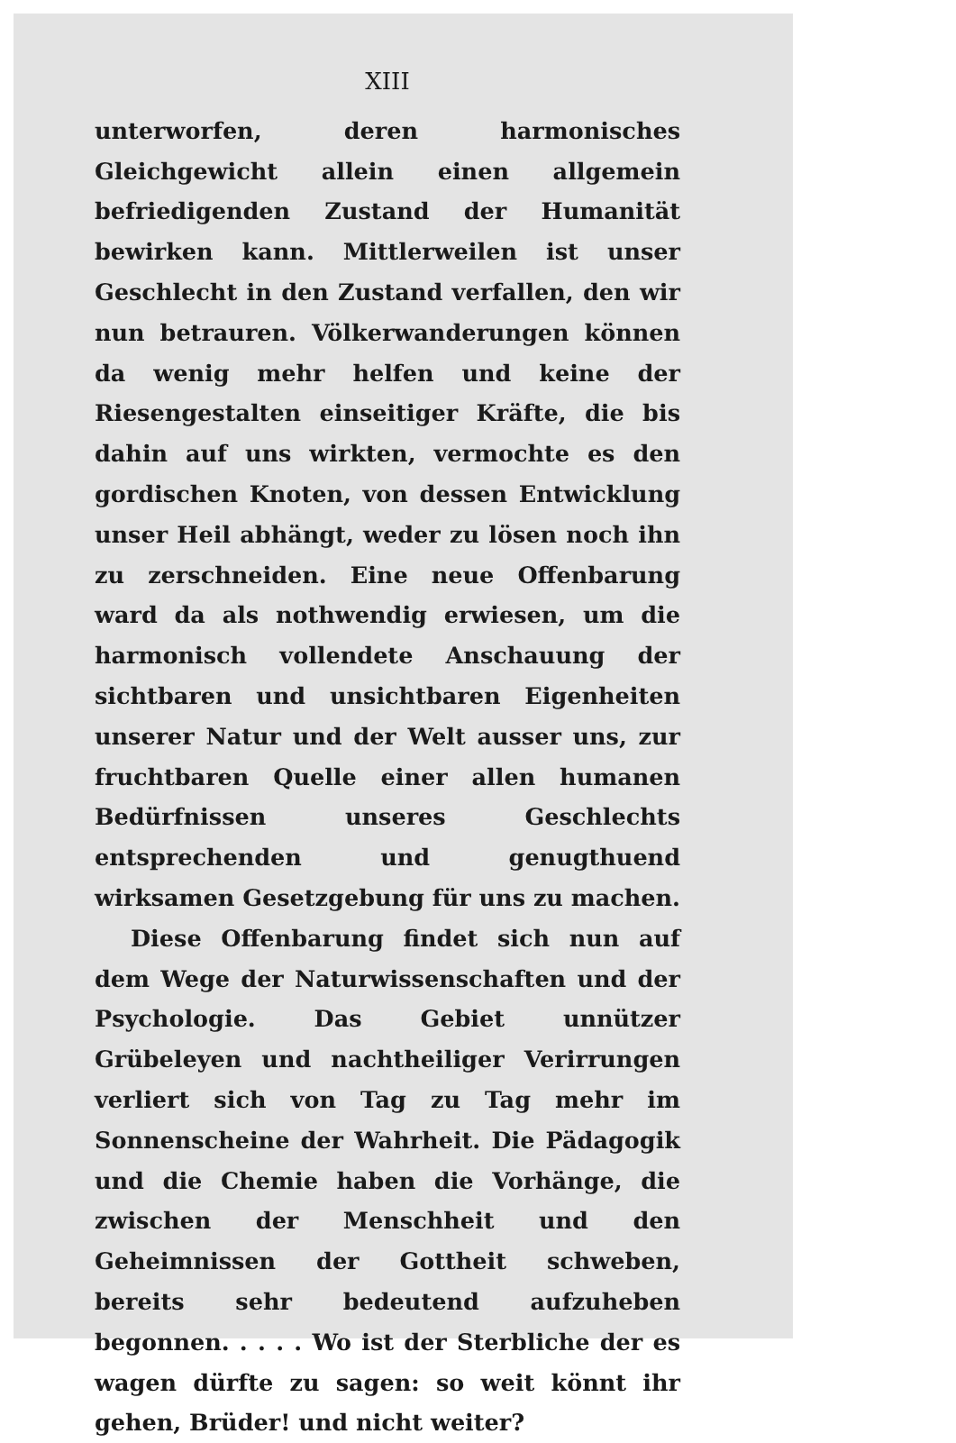XIII
unterworfen, deren harmonisches Gleichgewicht allein einen allgemein befriedigenden Zustand der Humanität bewirken kann. Mittlerweilen ist unser Geschlecht in den Zustand verfallen, den wir nun betrauren. Völkerwanderungen können da wenig mehr helfen und keine der Riesengestalten einseitiger Kräfte, die bis dahin auf uns wirkten, vermochte es den gordischen Knoten, von dessen Entwicklung unser Heil abhängt, weder zu lösen noch ihn zu zerschneiden. Eine neue Offenbarung ward da als nothwendig erwiesen, um die harmonisch vollendete Anschauung der sichtbaren und unsichtbaren Eigenheiten unserer Natur und der Welt ausser uns, zur fruchtbaren Quelle einer allen humanen Bedürfnissen unseres Geschlechts entsprechenden und genugthuend wirksamen Gesetzgebung für uns zu machen.
Diese Offenbarung findet sich nun auf dem Wege der Naturwissenschaften und der Psychologie. Das Gebiet unnützer Grübeleyen und nachtheiliger Verirrungen verliert sich von Tag zu Tag mehr im Sonnenscheine der Wahrheit. Die Pädagogik und die Chemie haben die Vorhänge, die zwischen der Menschheit und den Geheimnissen der Gottheit schweben, bereits sehr bedeutend aufzuheben begonnen. . . . . Wo ist der Sterbliche der es wagen dürfte zu sagen: so weit könnt ihr gehen, Brüder! und nicht weiter?